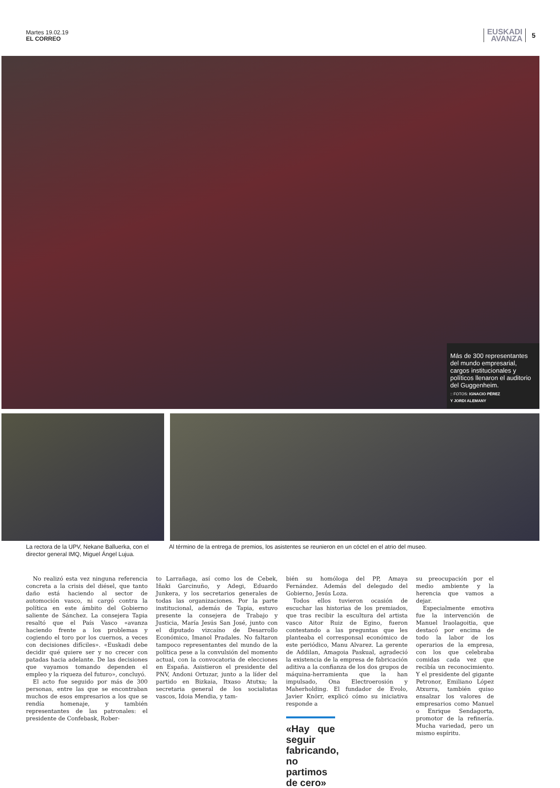Martes 19.02.19
EL CORREO
EUSKADI
AVANZA
5
Más de 300 representantes del mundo empresarial, cargos institucionales y políticos llenaron el auditorio del Guggenheim.:: FOTOS: IGNACIO PÉREZ
Y JORDI ALEMANY
La rectora de la UPV, Nekane Balluerka, con el director general IMQ, Miguel Ángel Lujua.
Al término de la entrega de premios, los asistentes se reunieron en un cóctel en el atrio del museo.
No realizó esta vez ninguna referencia concreta a la crisis del diésel, que tanto daño está haciendo al sector de automoción vasco, ni cargó contra la política en este ámbito del Gobierno saliente de Sánchez. La consejera Tapia resaltó que el País Vasco «avanza haciendo frente a los problemas y cogiendo el toro por los cuernos, a veces con decisiones difíciles». «Euskadi debe decidir qué quiere ser y no crecer con patadas hacia adelante. De las decisiones que vayamos tomando dependen el empleo y la riqueza del futuro», concluyó.
El acto fue seguido por más de 300 personas, entre las que se encontraban muchos de esos empresarios a los que se rendía homenaje, y también representantes de las patronales: el presidente de Confebask, Rober-
to Larrañaga, así como los de Cebek, Iñaki Garcinuño, y Adegi, Eduardo Junkera, y los secretarios generales de todas las organizaciones. Por la parte institucional, además de Tapia, estuvo presente la consejera de Trabajo y Justicia, María Jesús San José, junto con el diputado vizcaíno de Desarrollo Económico, Imanol Pradales. No faltaron tampoco representantes del mundo de la política pese a la convulsión del momento actual, con la convocatoria de elecciones en España. Asistieron el presidente del PNV, Andoni Ortuzar, junto a la líder del partido en Bizkaia, Itxaso Atutxa; la secretaria general de los socialistas vascos, Idoia Mendia, y tam-
bién su homóloga del PP, Amaya Fernández. Además del delegado del Gobierno, Jesús Loza.
Todos ellos tuvieron ocasión de escuchar las historias de los premiados, que tras recibir la escultura del artista vasco Aitor Ruiz de Egino, fueron contestando a las preguntas que les planteaba el corresponsal económico de este periódico, Manu Alvarez. La gerente de Addilan, Amagoia Paskual, agradeció la existencia de la empresa de fabricación aditiva a la confianza de los dos grupos de máquina-herramienta que la han impulsado, Ona Electroerosión y Maherholding. El fundador de Evolo, Javier Knörr, explicó cómo su iniciativa responde a
«Hay que seguir fabricando, no partimos de cero»
su preocupación por el medio ambiente y la herencia que vamos a dejar.
Especialmente emotiva fue la intervención de Manuel Iraolagoitia, que destacó por encima de todo la labor de los operarios de la empresa, con los que celebraba comidas cada vez que recibía un reconocimiento. Y el presidente del gigante Petronor, Emiliano López Atxurra, también quiso ensalzar los valores de empresarios como Manuel o Enrique Sendagorta, promotor de la refinería. Mucha variedad, pero un mismo espíritu.